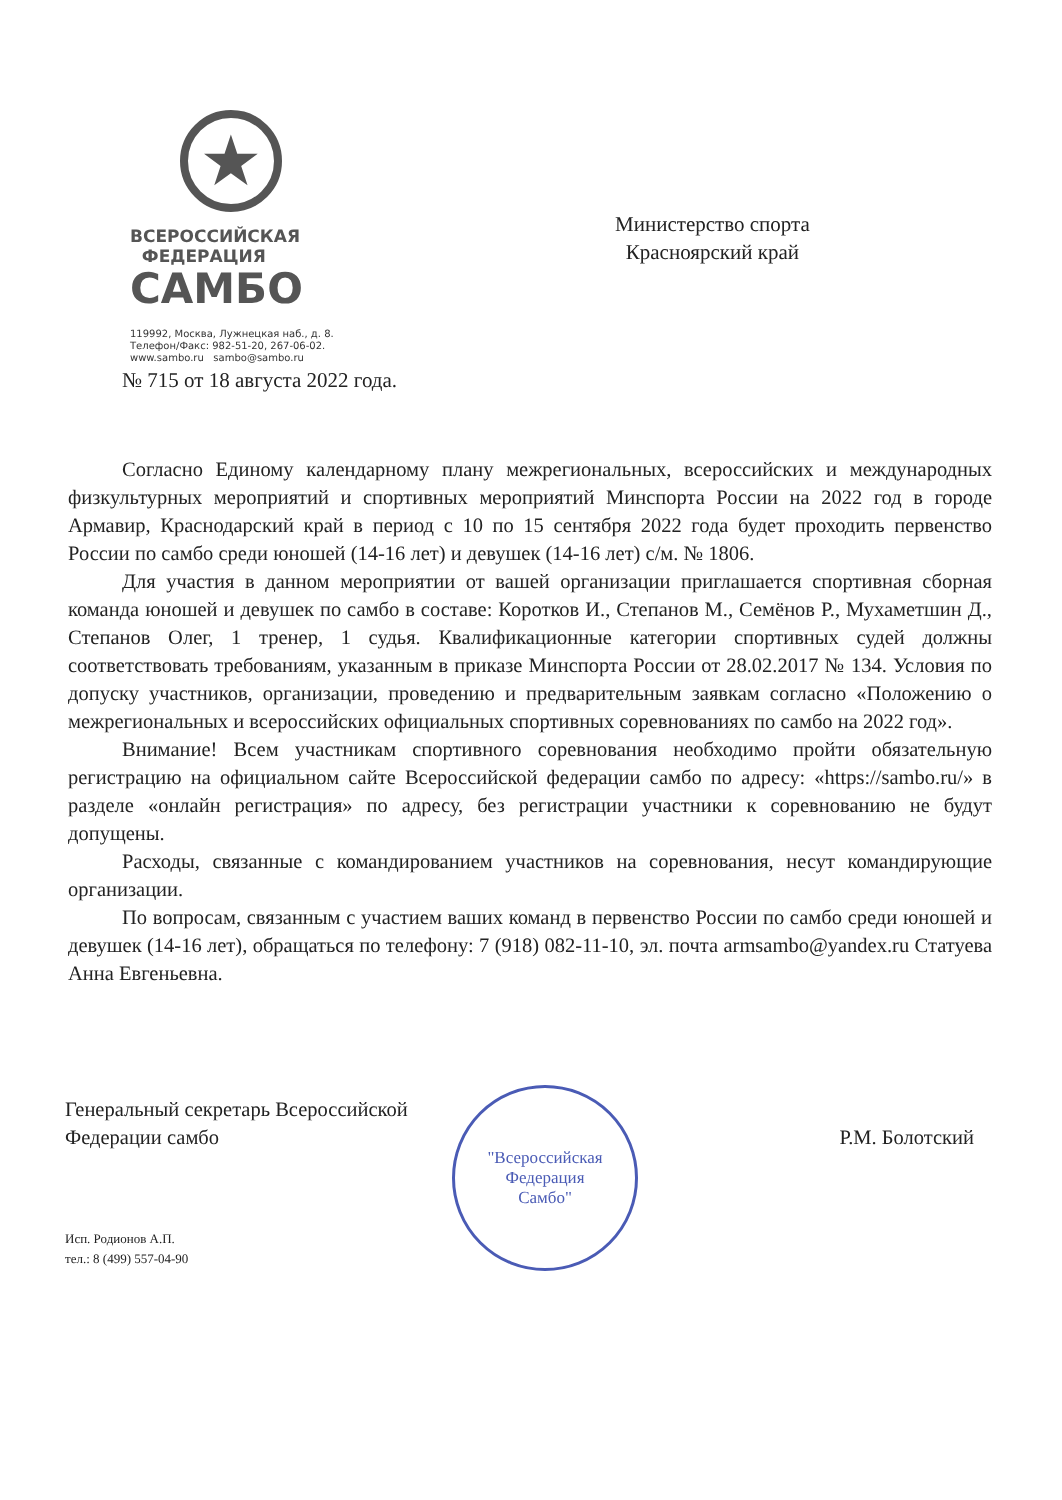★
ВСЕРОССИЙСКАЯ
ФЕДЕРАЦИЯ
САМБО
119992, Москва, Лужнецкая наб., д. 8.
Телефон/Факс: 982-51-20, 267-06-02.
www.sambo.ru sambo@sambo.ru
Министерство спорта
Красноярский край
№ 715 от 18 августа 2022 года.
Согласно Единому календарному плану межрегиональных, всероссийских и международных физкультурных мероприятий и спортивных мероприятий Минспорта России на 2022 год в городе Армавир, Краснодарский край в период с 10 по 15 сентября 2022 года будет проходить первенство России по самбо среди юношей (14-16 лет) и девушек (14-16 лет) с/м. № 1806.
Для участия в данном мероприятии от вашей организации приглашается спортивная сборная команда юношей и девушек по самбо в составе: Коротков И., Степанов М., Семёнов Р., Мухаметшин Д., Степанов Олег, 1 тренер, 1 судья. Квалификационные категории спортивных судей должны соответствовать требованиям, указанным в приказе Минспорта России от 28.02.2017 № 134. Условия по допуску участников, организации, проведению и предварительным заявкам согласно «Положению о межрегиональных и всероссийских официальных спортивных соревнованиях по самбо на 2022 год».
Внимание! Всем участникам спортивного соревнования необходимо пройти обязательную регистрацию на официальном сайте Всероссийской федерации самбо по адресу: «https://sambo.ru/» в разделе «онлайн регистрация» по адресу, без регистрации участники к соревнованию не будут допущены.
Расходы, связанные с командированием участников на соревнования, несут командирующие организации.
По вопросам, связанным с участием ваших команд в первенство России по самбо среди юношей и девушек (14-16 лет), обращаться по телефону: 7 (918) 082-11-10, эл. почта armsambo@yandex.ru Статуева Анна Евгеньевна.
Генеральный секретарь Всероссийской
Федерации самбо
Р.М. Болотский
"Всероссийская
Федерация
Самбо"
Исп. Родионов А.П.
тел.: 8 (499) 557-04-90